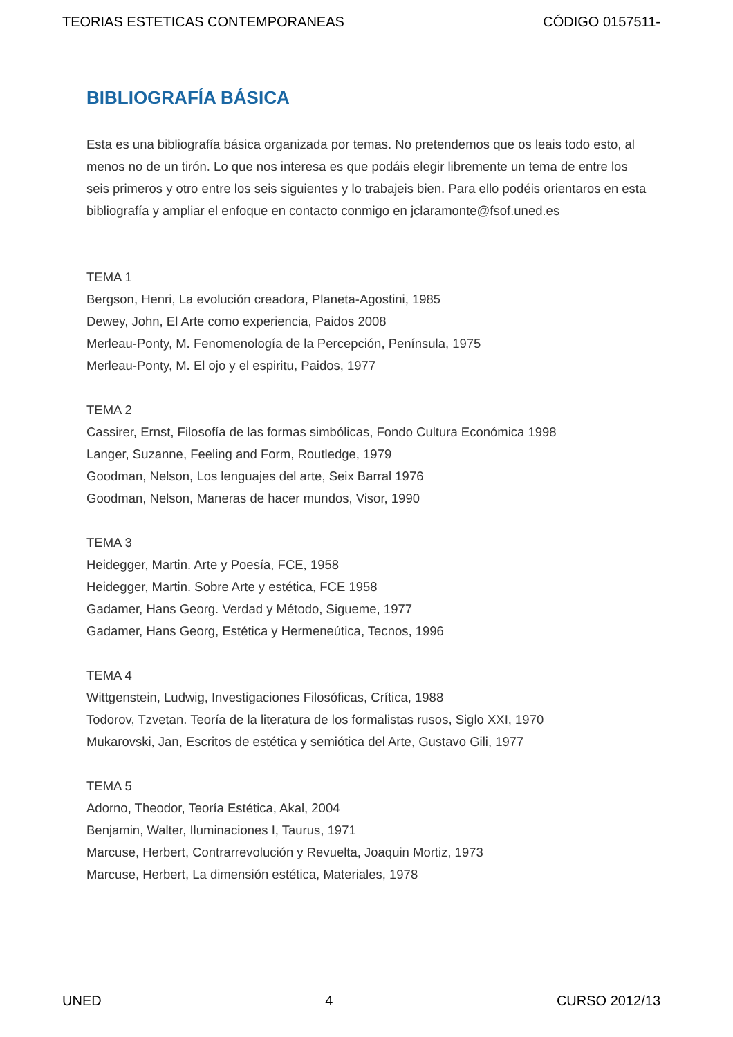TEORIAS ESTETICAS CONTEMPORANEAS CÓDIGO 0157511-
BIBLIOGRAFÍA BÁSICA
Esta es una bibliografía básica organizada por temas. No pretendemos que os leais todo esto, al menos no de un tirón. Lo que nos interesa es que podáis elegir libremente un tema de entre los seis primeros y otro entre los seis siguientes y lo trabajeis bien. Para ello podéis orientaros en esta bibliografía y ampliar el enfoque en contacto conmigo en jclaramonte@fsof.uned.es
TEMA 1
Bergson, Henri, La evolución creadora, Planeta-Agostini, 1985
Dewey, John, El Arte como experiencia, Paidos 2008
Merleau-Ponty, M. Fenomenología de la Percepción, Península, 1975
Merleau-Ponty, M. El ojo y el espiritu, Paidos, 1977
TEMA 2
Cassirer, Ernst, Filosofía de las formas simbólicas, Fondo Cultura Económica 1998
Langer, Suzanne, Feeling and Form, Routledge, 1979
Goodman, Nelson, Los lenguajes del arte, Seix Barral 1976
Goodman, Nelson, Maneras de hacer mundos, Visor, 1990
TEMA 3
Heidegger, Martin. Arte y Poesía, FCE, 1958
Heidegger, Martin. Sobre Arte y estética, FCE 1958
Gadamer, Hans Georg. Verdad y Método, Sigueme, 1977
Gadamer, Hans Georg, Estética y Hermeneútica, Tecnos, 1996
TEMA 4
Wittgenstein, Ludwig, Investigaciones Filosóficas, Crítica, 1988
Todorov, Tzvetan. Teoría de la literatura de los formalistas rusos, Siglo XXI, 1970
Mukarovski, Jan, Escritos de estética y semiótica del Arte, Gustavo Gili, 1977
TEMA 5
Adorno, Theodor, Teoría Estética, Akal, 2004
Benjamin, Walter, Iluminaciones I, Taurus, 1971
Marcuse, Herbert, Contrarrevolución y Revuelta, Joaquin Mortiz, 1973
Marcuse, Herbert, La dimensión estética, Materiales, 1978
UNED 4 CURSO 2012/13